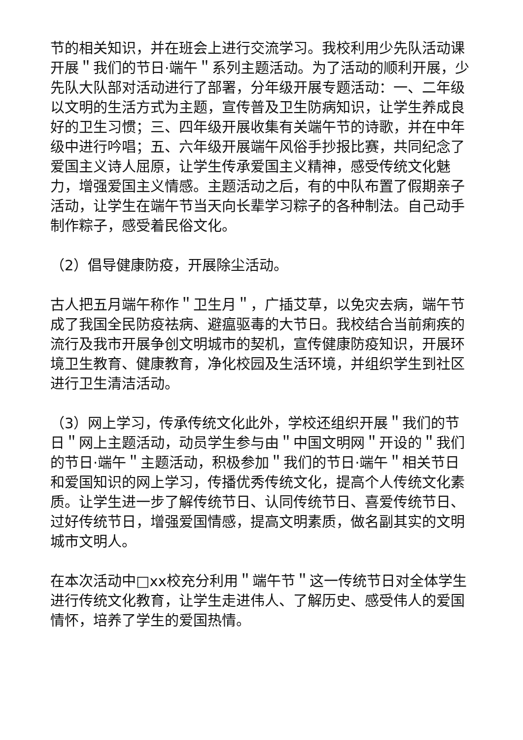节的相关知识，并在班会上进行交流学习。我校利用少先队活动课开展＂我们的节日·端午＂系列主题活动。为了活动的顺利开展，少先队大队部对活动进行了部署，分年级开展专题活动：一、二年级以文明的生活方式为主题，宣传普及卫生防病知识，让学生养成良好的卫生习惯；三、四年级开展收集有关端午节的诗歌，并在中年级中进行吟唱；五、六年级开展端午风俗手抄报比赛，共同纪念了爱国主义诗人屈原，让学生传承爱国主义精神，感受传统文化魅力，增强爱国主义情感。主题活动之后，有的中队布置了假期亲子活动，让学生在端午节当天向长辈学习粽子的各种制法。自己动手制作粽子，感受着民俗文化。
（2）倡导健康防疫，开展除尘活动。
古人把五月端午称作＂卫生月＂，广插艾草，以免灾去病，端午节成了我国全民防疫祛病、避瘟驱毒的大节日。我校结合当前痢疾的流行及我市开展争创文明城市的契机，宣传健康防疫知识，开展环境卫生教育、健康教育，净化校园及生活环境，并组织学生到社区进行卫生清洁活动。
（3）网上学习，传承传统文化此外，学校还组织开展＂我们的节日＂网上主题活动，动员学生参与由＂中国文明网＂开设的＂我们的节日·端午＂主题活动，积极参加＂我们的节日·端午＂相关节日和爱国知识的网上学习，传播优秀传统文化，提高个人传统文化素质。让学生进一步了解传统节日、认同传统节日、喜爱传统节日、过好传统节日，增强爱国情感，提高文明素质，做名副其实的文明城市文明人。
在本次活动中□xx校充分利用＂端午节＂这一传统节日对全体学生进行传统文化教育，让学生走进伟人、了解历史、感受伟人的爱国情怀，培养了学生的爱国热情。